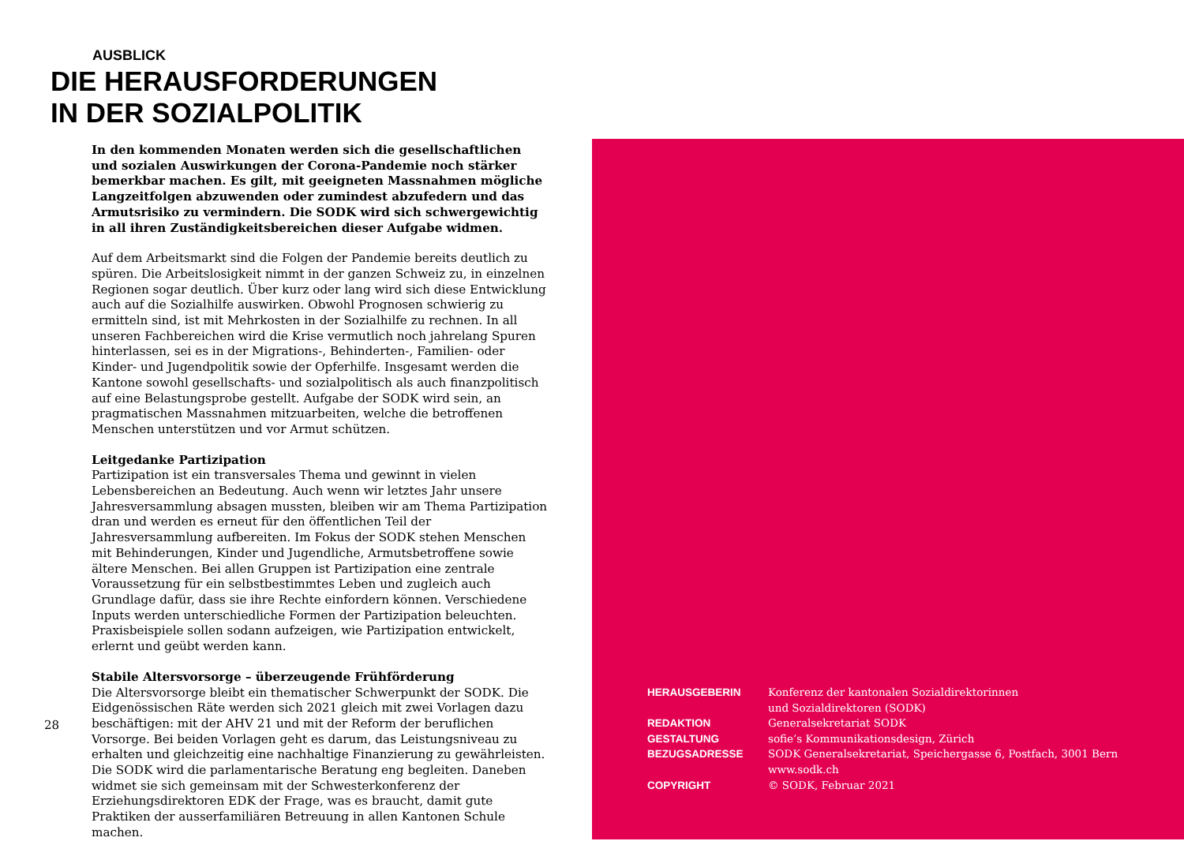AUSBLICK
DIE HERAUSFORDERUNGEN
IN DER SOZIALPOLITIK
In den kommenden Monaten werden sich die gesellschaftlichen und sozialen Auswirkungen der Corona-Pandemie noch stärker bemerkbar machen. Es gilt, mit geeigneten Massnahmen mögliche Langzeitfolgen abzuwenden oder zumindest abzufedern und das Armutsrisiko zu vermindern. Die SODK wird sich schwergewichtig in all ihren Zuständigkeitsbereichen dieser Aufgabe widmen.
Auf dem Arbeitsmarkt sind die Folgen der Pandemie bereits deutlich zu spüren. Die Arbeitslosigkeit nimmt in der ganzen Schweiz zu, in einzelnen Regionen sogar deutlich. Über kurz oder lang wird sich diese Entwicklung auch auf die Sozialhilfe auswirken. Obwohl Prognosen schwierig zu ermitteln sind, ist mit Mehrkosten in der Sozialhilfe zu rechnen. In all unseren Fachbereichen wird die Krise vermutlich noch jahrelang Spuren hinterlassen, sei es in der Migrations-, Behinderten-, Familien- oder Kinder- und Jugendpolitik sowie der Opferhilfe. Insgesamt werden die Kantone sowohl gesellschafts- und sozialpolitisch als auch finanzpolitisch auf eine Belastungsprobe gestellt. Aufgabe der SODK wird sein, an pragmatischen Massnahmen mitzuarbeiten, welche die betroffenen Menschen unterstützen und vor Armut schützen.
Leitgedanke Partizipation
Partizipation ist ein transversales Thema und gewinnt in vielen Lebensbereichen an Bedeutung. Auch wenn wir letztes Jahr unsere Jahresversammlung absagen mussten, bleiben wir am Thema Partizipation dran und werden es erneut für den öffentlichen Teil der Jahresversammlung aufbereiten. Im Fokus der SODK stehen Menschen mit Behinderungen, Kinder und Jugendliche, Armutsbetroffene sowie ältere Menschen. Bei allen Gruppen ist Partizipation eine zentrale Voraussetzung für ein selbstbestimmtes Leben und zugleich auch Grundlage dafür, dass sie ihre Rechte einfordern können. Verschiedene Inputs werden unterschiedliche Formen der Partizipation beleuchten. Praxisbeispiele sollen sodann aufzeigen, wie Partizipation entwickelt, erlernt und geübt werden kann.
Stabile Altersvorsorge – überzeugende Frühförderung
Die Altersvorsorge bleibt ein thematischer Schwerpunkt der SODK. Die Eidgenössischen Räte werden sich 2021 gleich mit zwei Vorlagen dazu beschäftigen: mit der AHV 21 und mit der Reform der beruflichen Vorsorge. Bei beiden Vorlagen geht es darum, das Leistungsniveau zu erhalten und gleichzeitig eine nachhaltige Finanzierung zu gewährleisten. Die SODK wird die parlamentarische Beratung eng begleiten. Daneben widmet sie sich gemeinsam mit der Schwesterkonferenz der Erziehungsdirektoren EDK der Frage, was es braucht, damit gute Praktiken der ausserfamiliären Betreuung in allen Kantonen Schule machen.
28
| HERAUSGEBERIN | Konferenz der kantonalen Sozialdirektorinnen und Sozialdirektoren (SODK) |
| REDAKTION | Generalsekretariat SODK |
| GESTALTUNG | sofie’s Kommunikationsdesign, Zürich |
| BEZUGSADRESSE | SODK Generalsekretariat, Speichergasse 6, Postfach, 3001 Bern www.sodk.ch |
| COPYRIGHT | © SODK, Februar 2021 |